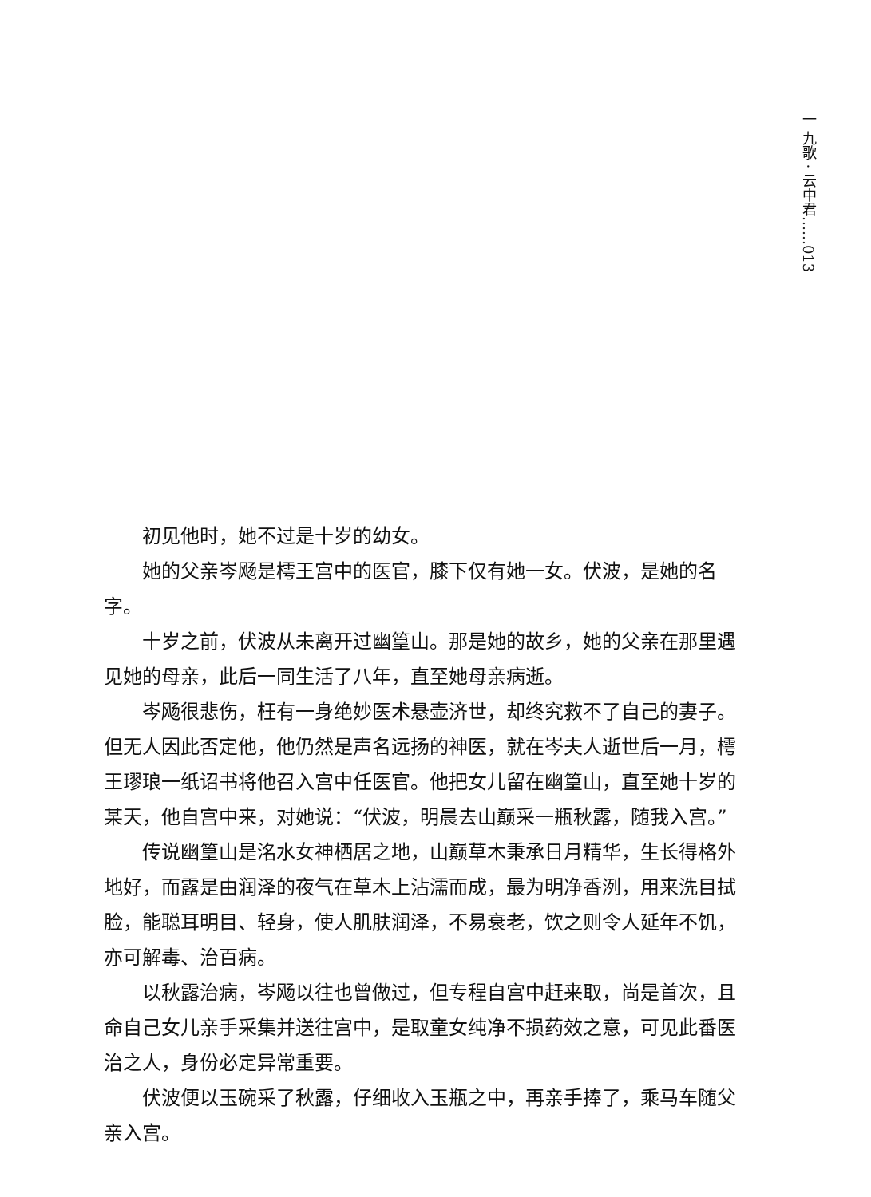一 九歌 · 云中君……013
初见他时，她不过是十岁的幼女。
她的父亲岑飏是樗王宫中的医官，膝下仅有她一女。伏波，是她的名字。
十岁之前，伏波从未离开过幽篁山。那是她的故乡，她的父亲在那里遇见她的母亲，此后一同生活了八年，直至她母亲病逝。
岑飏很悲伤，枉有一身绝妙医术悬壶济世，却终究救不了自己的妻子。但无人因此否定他，他仍然是声名远扬的神医，就在岑夫人逝世后一月，樗王璆琅一纸诏书将他召入宫中任医官。他把女儿留在幽篁山，直至她十岁的某天，他自宫中来，对她说：“伏波，明晨去山巅采一瓶秋露，随我入宫。”
传说幽篁山是洺水女神栖居之地，山巅草木秉承日月精华，生长得格外地好，而露是由润泽的夜气在草木上沾濡而成，最为明净香洌，用来洗目拭脸，能聪耳明目、轻身，使人肌肤润泽，不易衰老，饮之则令人延年不饥，亦可解毒、治百病。
以秋露治病，岑飏以往也曾做过，但专程自宫中赶来取，尚是首次，且命自己女儿亲手采集并送往宫中，是取童女纯净不损药效之意，可见此番医治之人，身份必定异常重要。
伏波便以玉碗采了秋露，仔细收入玉瓶之中，再亲手捧了，乘马车随父亲入宫。